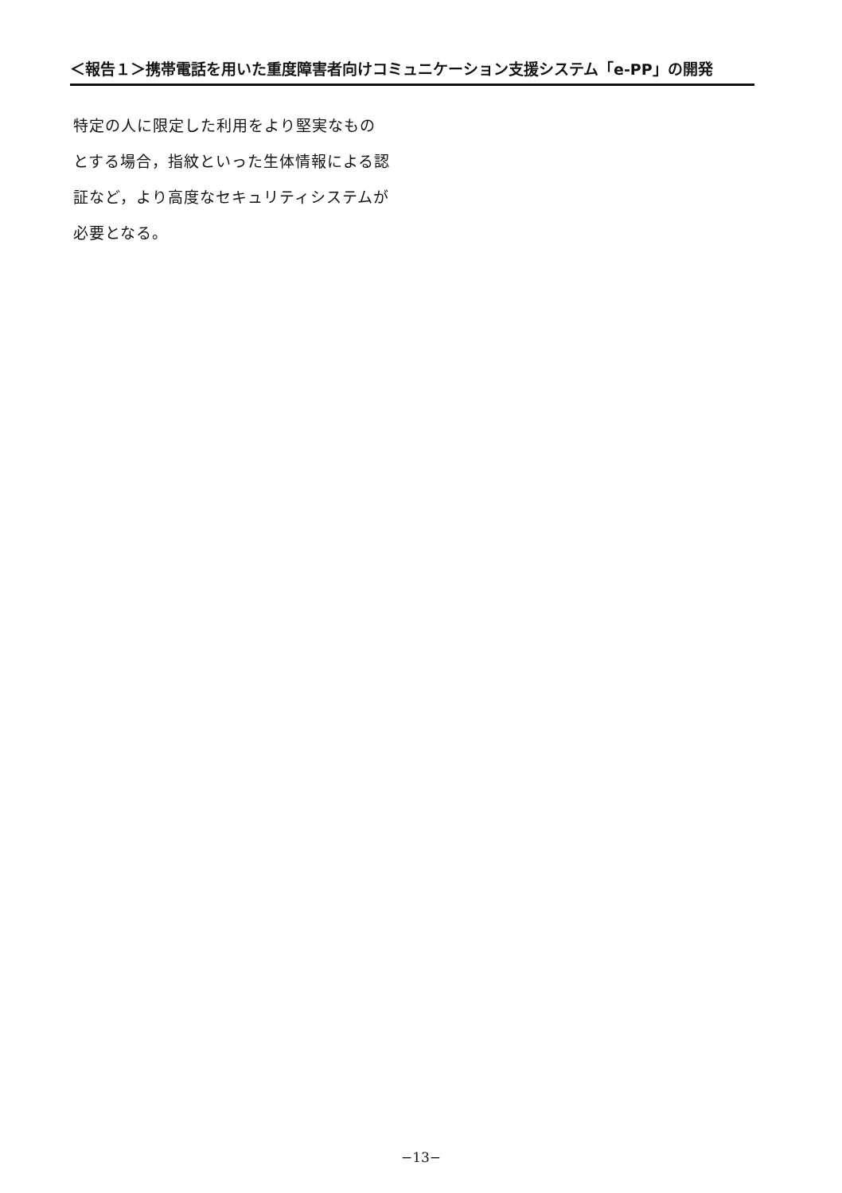＜報告１＞携帯電話を用いた重度障害者向けコミュニケーション支援システム「e-PP」の開発
特定の人に限定した利用をより堅実なもの
とする場合，指紋といった生体情報による認
証など，より高度なセキュリティシステムが
必要となる。
−13−